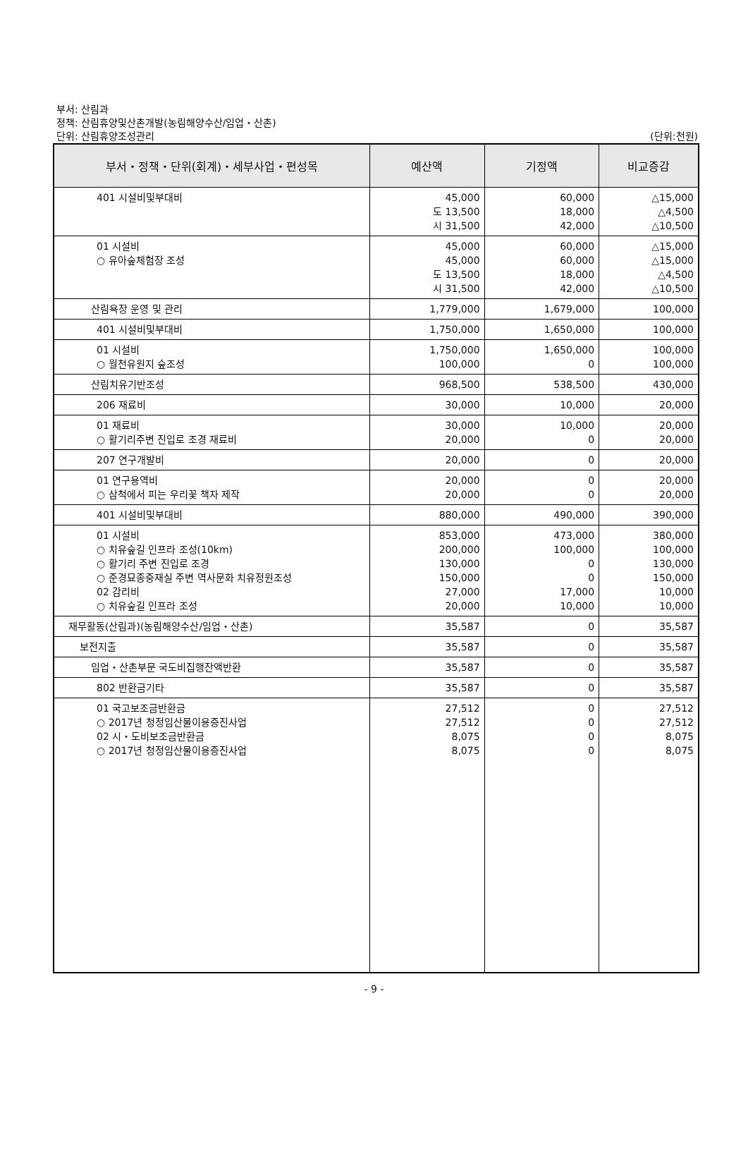부서: 산림과
정책: 산림휴양및산촌개발(농림해양수산/임업・산촌)
단위: 산림휴양조성관리
(단위:천원)
| 부서・정책・단위(회계)・세부사업・편성목 | 예산액 | 기정액 | 비교증감 |
| --- | --- | --- | --- |
| 401 시설비및부대비 | 45,000 도 13,500 시 31,500 | 60,000 18,000 42,000 | △15,000 △4,500 △10,500 |
| 01 시설비 ○ 유아숲체험장 조성 | 45,000 45,000 도 13,500 시 31,500 | 60,000 60,000 18,000 42,000 | △15,000 △15,000 △4,500 △10,500 |
| 산림욕장 운영 및 관리 | 1,779,000 | 1,679,000 | 100,000 |
| 401 시설비및부대비 | 1,750,000 | 1,650,000 | 100,000 |
| 01 시설비 ○ 월천유원지 숲조성 | 1,750,000 100,000 | 1,650,000 0 | 100,000 100,000 |
| 산림치유기반조성 | 968,500 | 538,500 | 430,000 |
| 206 재료비 | 30,000 | 10,000 | 20,000 |
| 01 재료비 ○ 활기리주변 진입로 조경 재료비 | 30,000 20,000 | 10,000 0 | 20,000 20,000 |
| 207 연구개발비 | 20,000 | 0 | 20,000 |
| 01 연구용역비 ○ 삼척에서 피는 우리꽃 책자 제작 | 20,000 20,000 | 0 0 | 20,000 20,000 |
| 401 시설비및부대비 | 880,000 | 490,000 | 390,000 |
| 01 시설비 ○ 치유숲길 인프라 조성(10km) ○ 활기리 주변 진입로 조경 ○ 준경묘종중재실 주변 역사문화 치유정원조성 02 감리비 ○ 치유숲길 인프라 조성 | 853,000 200,000 130,000 150,000 27,000 20,000 | 473,000 100,000 0 0 17,000 10,000 | 380,000 100,000 130,000 150,000 10,000 10,000 |
| 재무활동(산림과)(농림해양수산/임업・산촌) | 35,587 | 0 | 35,587 |
| 보전지출 | 35,587 | 0 | 35,587 |
| 임업・산촌부문 국도비집행잔액반환 | 35,587 | 0 | 35,587 |
| 802 반환금기타 | 35,587 | 0 | 35,587 |
| 01 국고보조금반환금 ○ 2017년 청정임산물이용증진사업 02 시・도비보조금반환금 ○ 2017년 청정임산물이용증진사업 | 27,512 27,512 8,075 8,075 | 0 0 0 0 | 27,512 27,512 8,075 8,075 |
- 9 -